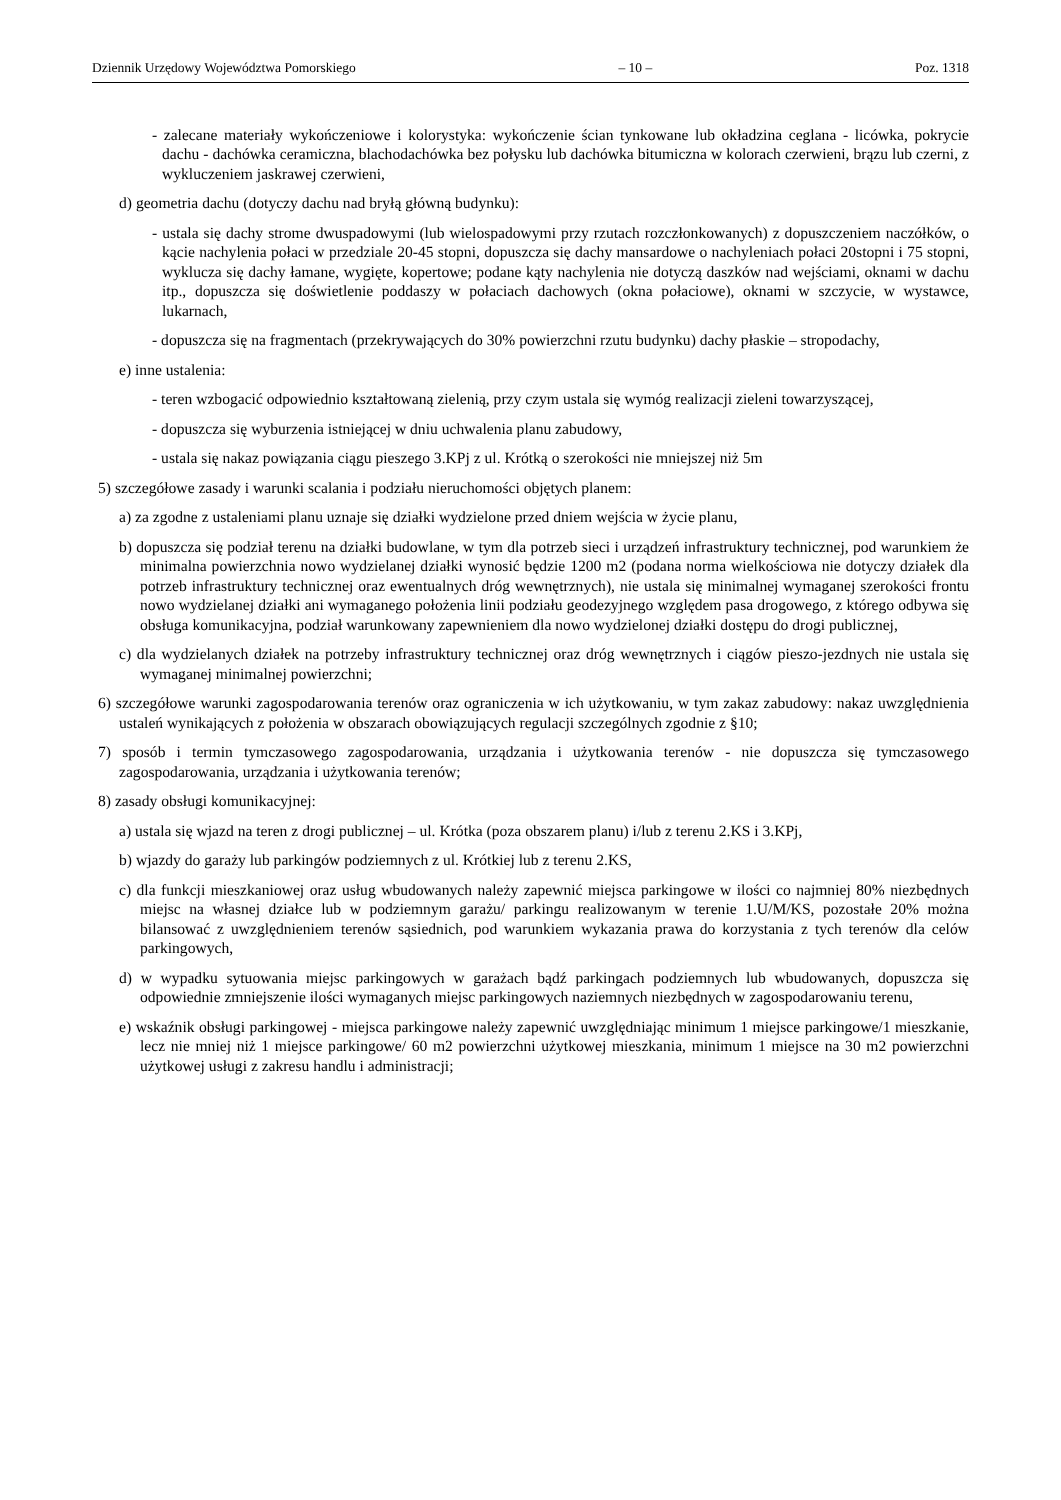Dziennik Urzędowy Województwa Pomorskiego – 10 – Poz. 1318
- zalecane materiały wykończeniowe i kolorystyka: wykończenie ścian tynkowane lub okładzina ceglana - licówka, pokrycie dachu - dachówka ceramiczna, blachodachówka bez połysku lub dachówka bitumiczna w kolorach czerwieni, brązu lub czerni, z wykluczeniem jaskrawej czerwieni,
d) geometria dachu (dotyczy dachu nad bryłą główną budynku):
- ustala się dachy strome dwuspadowymi (lub wielospadowymi przy rzutach rozczłonkowanych) z dopuszczeniem naczółków, o kącie nachylenia połaci w przedziale 20-45 stopni, dopuszcza się dachy mansardowe o nachyleniach połaci 20stopni i 75 stopni, wyklucza się dachy łamane, wygięte, kopertowe; podane kąty nachylenia nie dotyczą daszków nad wejściami, oknami w dachu itp., dopuszcza się doświetlenie poddaszy w połaciach dachowych (okna połaciowe), oknami w szczycie, w wystawce, lukarnach,
- dopuszcza się na fragmentach (przekrywających do 30% powierzchni rzutu budynku) dachy płaskie – stropodachy,
e) inne ustalenia:
- teren wzbogacić odpowiednio kształtowaną zielenią, przy czym ustala się wymóg realizacji zieleni towarzyszącej,
- dopuszcza się wyburzenia istniejącej w dniu uchwalenia planu zabudowy,
- ustala się nakaz powiązania ciągu pieszego 3.KPj z ul. Krótką o szerokości nie mniejszej niż 5m
5) szczegółowe zasady i warunki scalania i podziału nieruchomości objętych planem:
a) za zgodne z ustaleniami planu uznaje się działki wydzielone przed dniem wejścia w życie planu,
b) dopuszcza się podział terenu na działki budowlane, w tym dla potrzeb sieci i urządzeń infrastruktury technicznej, pod warunkiem że minimalna powierzchnia nowo wydzielanej działki wynosić będzie 1200 m2 (podana norma wielkościowa nie dotyczy działek dla potrzeb infrastruktury technicznej oraz ewentualnych dróg wewnętrznych), nie ustala się minimalnej wymaganej szerokości frontu nowo wydzielanej działki ani wymaganego położenia linii podziału geodezyjnego względem pasa drogowego, z którego odbywa się obsługa komunikacyjna, podział warunkowany zapewnieniem dla nowo wydzielonej działki dostępu do drogi publicznej,
c) dla wydzielanych działek na potrzeby infrastruktury technicznej oraz dróg wewnętrznych i ciągów pieszo-jezdnych nie ustala się wymaganej minimalnej powierzchni;
6) szczegółowe warunki zagospodarowania terenów oraz ograniczenia w ich użytkowaniu, w tym zakaz zabudowy: nakaz uwzględnienia ustaleń wynikających z położenia w obszarach obowiązujących regulacji szczególnych zgodnie z §10;
7) sposób i termin tymczasowego zagospodarowania, urządzania i użytkowania terenów - nie dopuszcza się tymczasowego zagospodarowania, urządzania i użytkowania terenów;
8) zasady obsługi komunikacyjnej:
a) ustala się wjazd na teren z drogi publicznej – ul. Krótka (poza obszarem planu) i/lub z terenu 2.KS i 3.KPj,
b) wjazdy do garaży lub parkingów podziemnych z ul. Krótkiej lub z terenu 2.KS,
c) dla funkcji mieszkaniowej oraz usług wbudowanych należy zapewnić miejsca parkingowe w ilości co najmniej 80% niezbędnych miejsc na własnej działce lub w podziemnym garażu/ parkingu realizowanym w terenie 1.U/M/KS, pozostałe 20% można bilansować z uwzględnieniem terenów sąsiednich, pod warunkiem wykazania prawa do korzystania z tych terenów dla celów parkingowych,
d) w wypadku sytuowania miejsc parkingowych w garażach bądź parkingach podziemnych lub wbudowanych, dopuszcza się odpowiednie zmniejszenie ilości wymaganych miejsc parkingowych naziemnych niezbędnych w zagospodarowaniu terenu,
e) wskaźnik obsługi parkingowej - miejsca parkingowe należy zapewnić uwzględniając minimum 1 miejsce parkingowe/1 mieszkanie, lecz nie mniej niż 1 miejsce parkingowe/ 60 m2 powierzchni użytkowej mieszkania, minimum 1 miejsce na 30 m2 powierzchni użytkowej usługi z zakresu handlu i administracji;